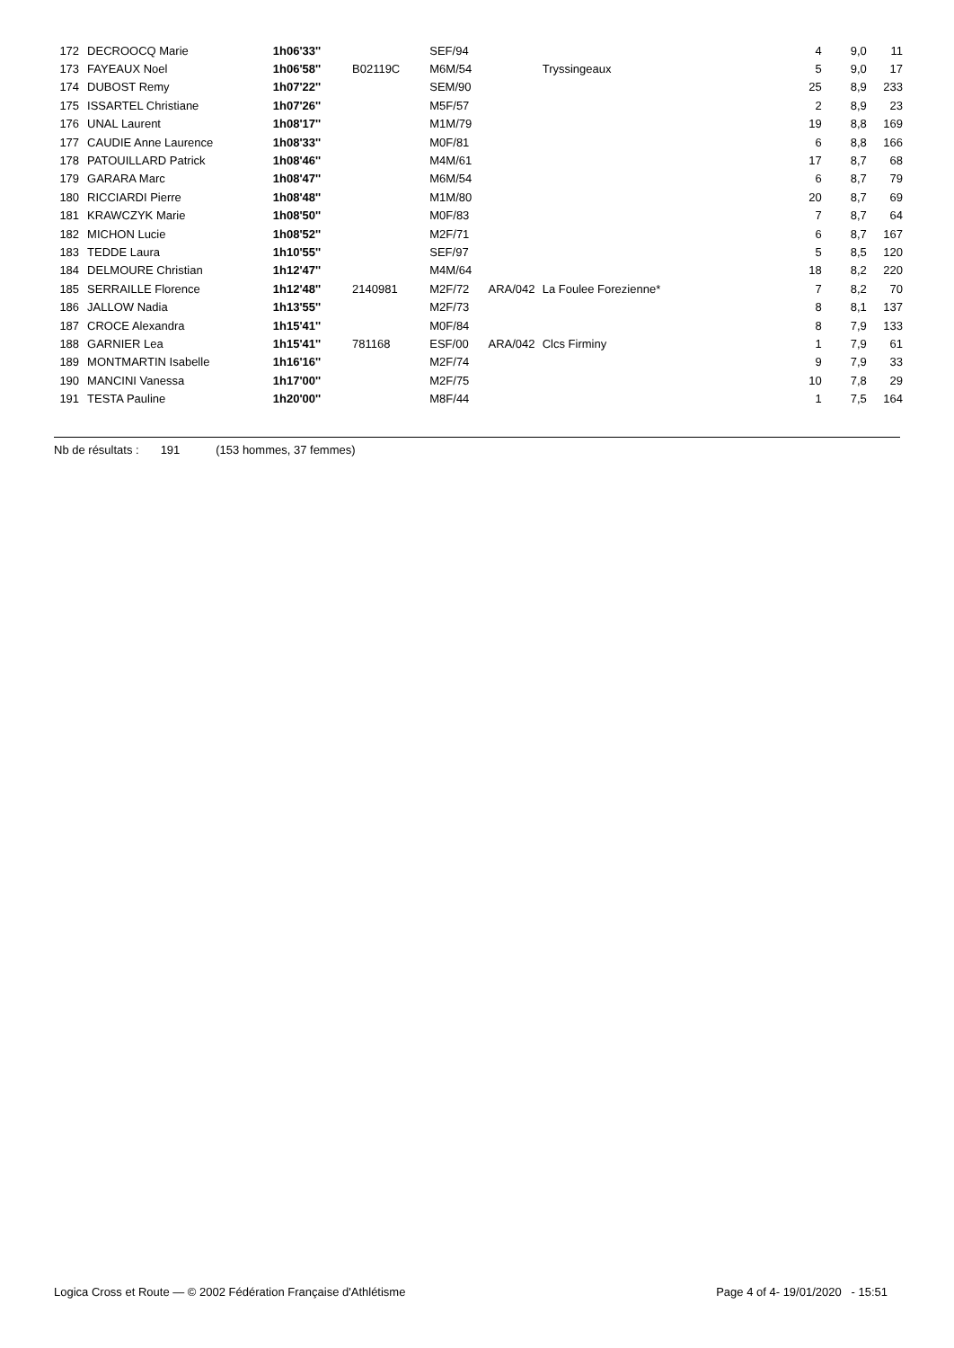| 172 | DECROOCQ Marie | 1h06'33'' | | SEF/94 | | | 4 | 9,0 | 11 |
| 173 | FAYEAUX Noel | 1h06'58'' | B02119C | M6M/54 | | Tryssingeaux | 5 | 9,0 | 17 |
| 174 | DUBOST Remy | 1h07'22'' | | SEM/90 | | | 25 | 8,9 | 233 |
| 175 | ISSARTEL Christiane | 1h07'26'' | | M5F/57 | | | 2 | 8,9 | 23 |
| 176 | UNAL Laurent | 1h08'17'' | | M1M/79 | | | 19 | 8,8 | 169 |
| 177 | CAUDIE Anne Laurence | 1h08'33'' | | M0F/81 | | | 6 | 8,8 | 166 |
| 178 | PATOUILLARD Patrick | 1h08'46'' | | M4M/61 | | | 17 | 8,7 | 68 |
| 179 | GARARA Marc | 1h08'47'' | | M6M/54 | | | 6 | 8,7 | 79 |
| 180 | RICCIARDI Pierre | 1h08'48'' | | M1M/80 | | | 20 | 8,7 | 69 |
| 181 | KRAWCZYK Marie | 1h08'50'' | | M0F/83 | | | 7 | 8,7 | 64 |
| 182 | MICHON Lucie | 1h08'52'' | | M2F/71 | | | 6 | 8,7 | 167 |
| 183 | TEDDE Laura | 1h10'55'' | | SEF/97 | | | 5 | 8,5 | 120 |
| 184 | DELMOURE Christian | 1h12'47'' | | M4M/64 | | | 18 | 8,2 | 220 |
| 185 | SERRAILLE Florence | 1h12'48'' | 2140981 | M2F/72 | ARA/042 | La Foulee Forezienne* | 7 | 8,2 | 70 |
| 186 | JALLOW Nadia | 1h13'55'' | | M2F/73 | | | 8 | 8,1 | 137 |
| 187 | CROCE Alexandra | 1h15'41'' | | M0F/84 | | | 8 | 7,9 | 133 |
| 188 | GARNIER Lea | 1h15'41'' | 781168 | ESF/00 | ARA/042 | Clcs Firminy | 1 | 7,9 | 61 |
| 189 | MONTMARTIN Isabelle | 1h16'16'' | | M2F/74 | | | 9 | 7,9 | 33 |
| 190 | MANCINI Vanessa | 1h17'00'' | | M2F/75 | | | 10 | 7,8 | 29 |
| 191 | TESTA Pauline | 1h20'00'' | | M8F/44 | | | 1 | 7,5 | 164 |
Nb de résultats : 191 (153 hommes, 37 femmes)
Logica Cross et Route — © 2002 Fédération Française d'Athlétisme Page 4 of 4- 19/01/2020 - 15:51